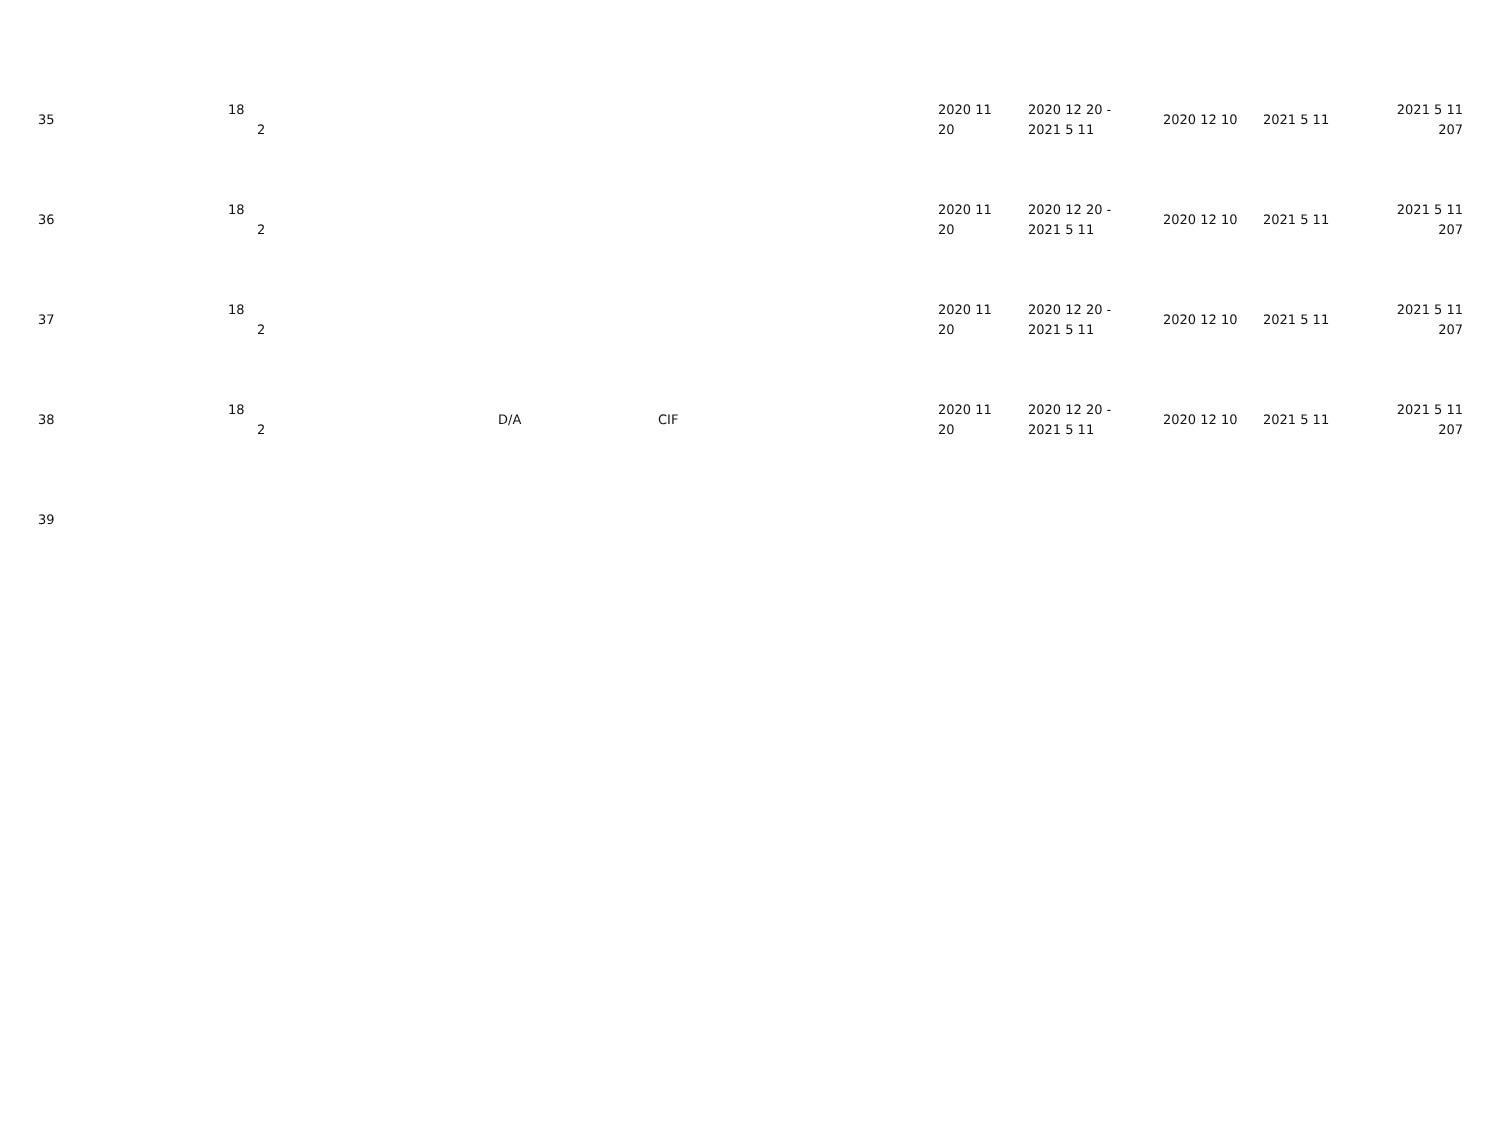| 35 | 18 2 | | | 2020 11 20 | 2020 12 20 - 2021 5 11 | 2020 12 10 | 2021 5 11 | 2021 5 11 207 |
| 36 | 18 2 | | | 2020 11 20 | 2020 12 20 - 2021 5 11 | 2020 12 10 | 2021 5 11 | 2021 5 11 207 |
| 37 | 18 2 | | | 2020 11 20 | 2020 12 20 - 2021 5 11 | 2020 12 10 | 2021 5 11 | 2021 5 11 207 |
| 38 | 18 2 | D/A | CIF | 2020 11 20 | 2020 12 20 - 2021 5 11 | 2020 12 10 | 2021 5 11 | 2021 5 11 207 |
| 39 | | | | | | | | |